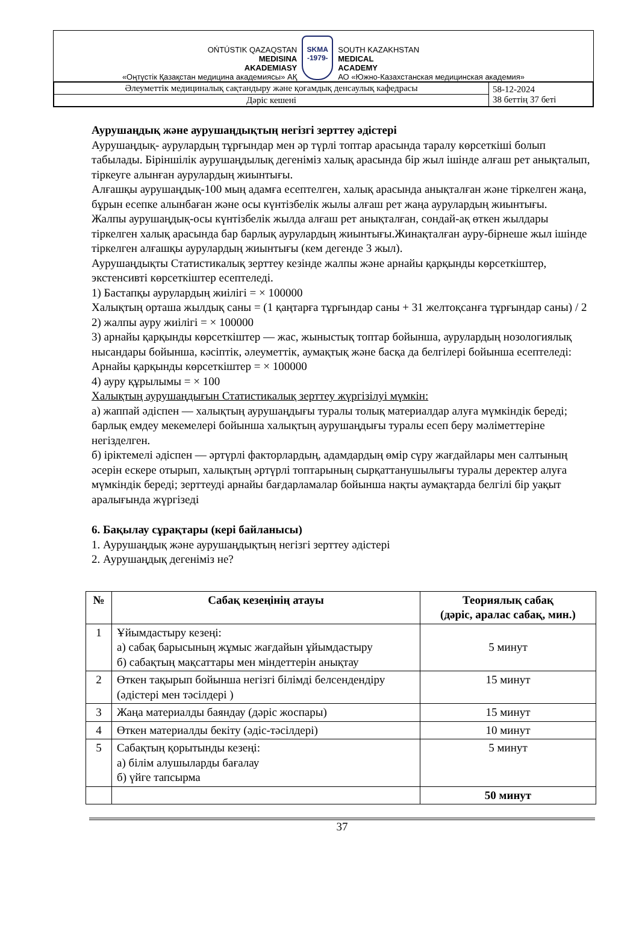OŃTÚSTIK QAZAQSTAN
MEDISINA
AKADEMIASY
«Оңтүстік Қазақстан медицина академиясы» АҚ
SKMA
-1979-
SOUTH KAZAKHSTAN
MEDICAL
ACADEMY
АО «Южно-Казахстанская медицинская академия»
| Әлеуметтік медициналық сақтандыру және қоғамдық денсаулық кафедрасы | 58-12-2024 38 беттің 37 беті |
| Дәріс кешені | |
Аурушаңдық және аурушаңдықтың негізгі зерттеу әдістері
Аурушаңдық- аурулардың тұрғындар мен әр түрлі топтар арасында таралу көрсеткіші болып табылады. Біріншілік аурушаңдылық дегеніміз халық арасында бір жыл ішінде алғаш рет анықталып, тіркеуге алынған аурулардың жиынтығы.
Алғашқы аурушаңдық-100 мың адамға есептелген, халық арасында анықталған және тіркелген жаңа, бұрын есепке алынбаған және осы күнтізбелік жылы алғаш рет жаңа аурулардың жиынтығы.
Жалпы аурушаңдық-осы күнтізбелік жылда алғаш рет анықталған, сондай-ақ өткен жылдары тіркелген халық арасында бар барлық аурулардың жиынтығы.Жинақталған ауру-бірнеше жыл ішінде тіркелген алғашқы аурулардың жиынтығы (кем дегенде 3 жыл).
Аурушаңдықты Статистикалық зерттеу кезінде жалпы және арнайы қарқынды көрсеткіштер, экстенсивті көрсеткіштер есептеледі.
1) Бастапқы аурулардың жиілігі = × 100000
Халықтың орташа жылдық саны = (1 қаңтарға тұрғындар саны + 31 желтоқсанға тұрғындар саны) / 2
2) жалпы ауру жиілігі = × 100000
3) арнайы қарқынды көрсеткіштер — жас, жыныстық топтар бойынша, аурулардың нозологиялық нысандары бойынша, кәсіптік, әлеуметтік, аумақтық және басқа да белгілері бойынша есептеледі:
Арнайы қарқынды көрсеткіштер = × 100000
4) ауру құрылымы = × 100
Халықтың аурушаңдығын Статистикалық зерттеу жүргізілуі мүмкін:
а) жаппай әдіспен — халықтың аурушаңдығы туралы толық материалдар алуға мүмкіндік береді; барлық емдеу мекемелері бойынша халықтың аурушаңдығы туралы есеп беру мәліметтеріне негізделген.
б) іріктемелі әдіспен — әртүрлі факторлардың, адамдардың өмір сүру жағдайлары мен салтының әсерін ескере отырып, халықтың әртүрлі топтарының сырқаттанушылығы туралы деректер алуға мүмкіндік береді; зерттеуді арнайы бағдарламалар бойынша нақты аумақтарда белгілі бір уақыт аралығында жүргізеді
6. Бақылау сұрақтары (кері байланысы)
1. Аурушаңдық және аурушаңдықтың негізгі зерттеу әдістері
2. Аурушаңдық дегеніміз не?
| № | Сабақ кезеңінің атауы | Теориялық сабақ (дәріс, аралас сабақ, мин.) |
| --- | --- | --- |
| 1 | Ұйымдастыру кезеңі: а) сабақ барысының жұмыс жағдайын ұйымдастыру б) сабақтың мақсаттары мен міндеттерін анықтау | 5 минут |
| 2 | Өткен тақырып бойынша негізгі білімді белсендендіру (әдістері мен тәсілдері ) | 15 минут |
| 3 | Жаңа материалды баяндау (дәріс жоспары) | 15 минут |
| 4 | Өткен материалды бекіту (әдіс-тәсілдері) | 10 минут |
| 5 | Сабақтың қорытынды кезеңі: а) білім алушыларды бағалау б) үйге тапсырма | 5 минут |
| | | 50 минут |
37